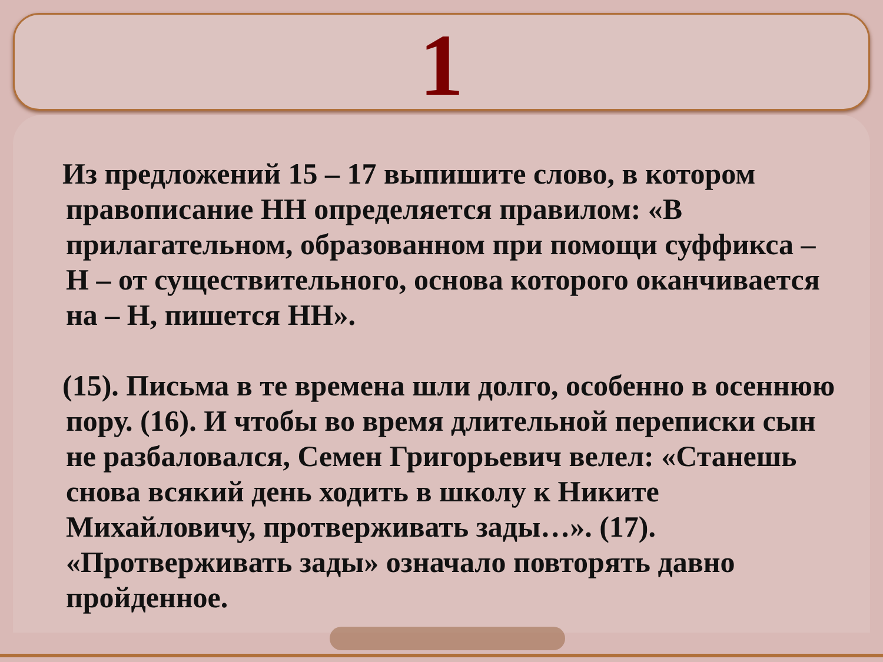1
Из предложений 15 – 17 выпишите слово, в котором правописание НН определяется правилом: «В прилагательном, образованном при помощи суффикса – Н – от существительного, основа которого оканчивается на – Н, пишется НН».
(15). Письма в те времена шли долго, особенно в осеннюю пору. (16). И чтобы во время длительной переписки сын не разбаловался, Семен Григорьевич велел: «Станешь снова всякий день ходить в школу к Никите Михайловичу, протверживать зады…». (17). «Протверживать зады» означало повторять давно пройденное.